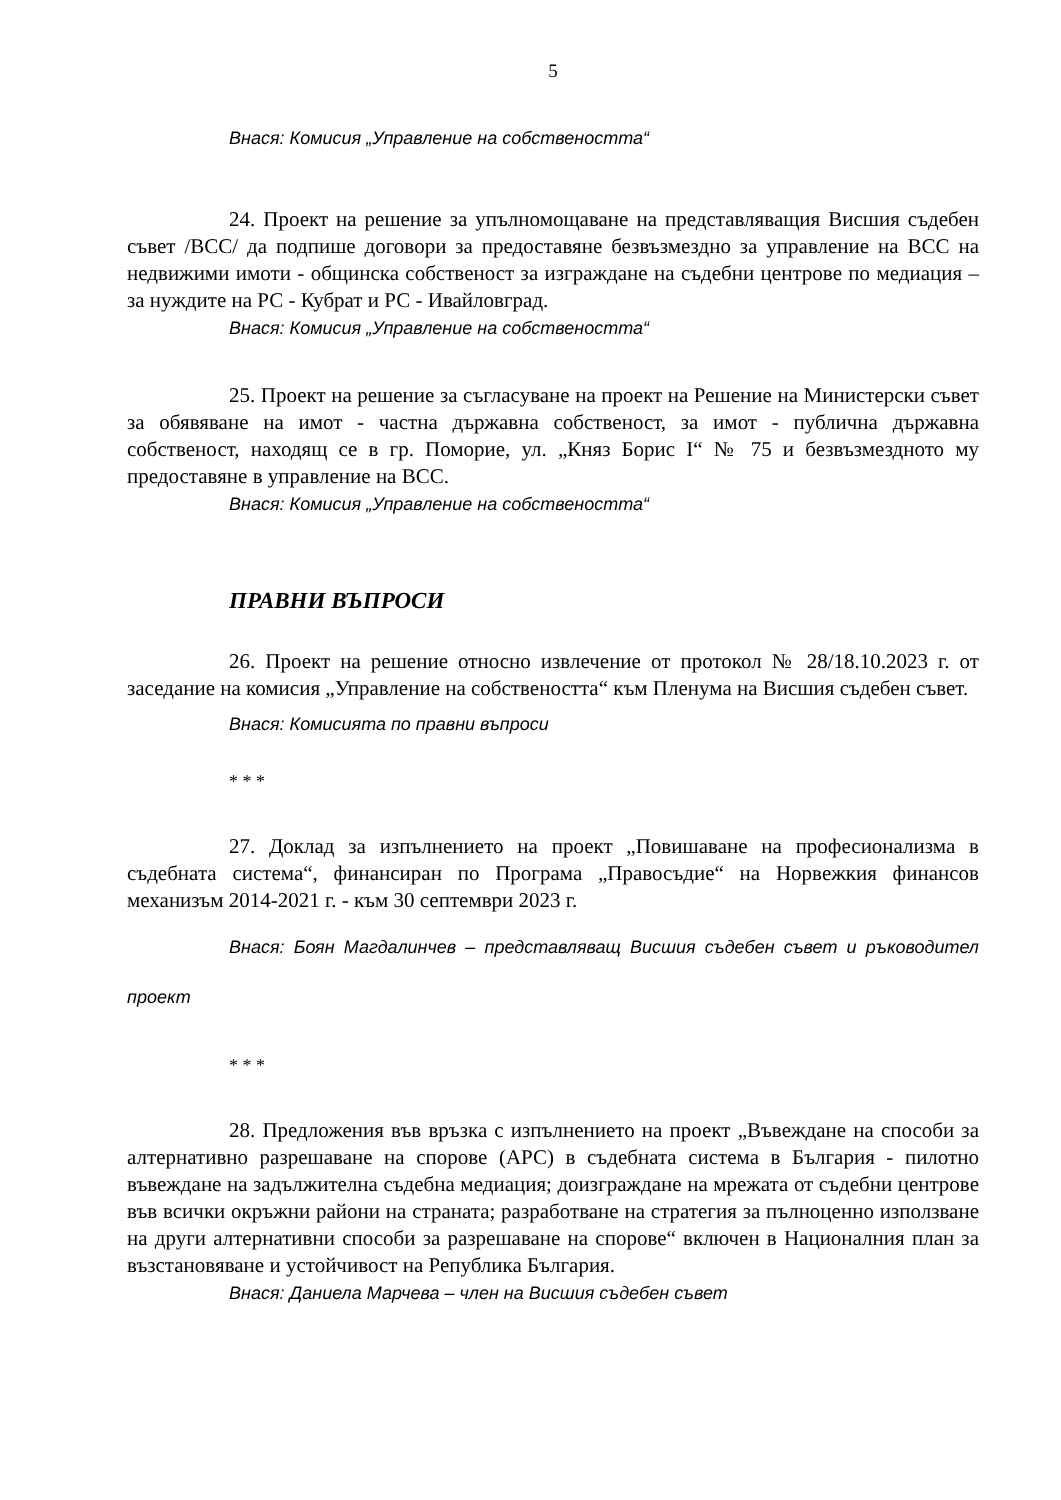5
Внася: Комисия „Управление на собствеността“
24. Проект на решение за упълномощаване на представляващия Висшия съдебен съвет /ВСС/ да подпише договори за предоставяне безвъзмездно за управление на ВСС на недвижими имоти - общинска собственост за изграждане на съдебни центрове по медиация – за нуждите на РС - Кубрат и РС - Ивайловград.
Внася: Комисия „Управление на собствеността“
25. Проект на решение за съгласуване на проект на Решение на Министерски съвет за обявяване на имот - частна държавна собственост, за имот - публична държавна собственост, находящ се в гр. Поморие, ул. „Княз Борис I“ № 75 и безвъзмездното му предоставяне в управление на ВСС.
Внася: Комисия „Управление на собствеността“
ПРАВНИ ВЪПРОСИ
26. Проект на решение относно извлечение от протокол № 28/18.10.2023 г. от заседание на комисия „Управление на собствеността“ към Пленума на Висшия съдебен съвет.
Внася: Комисията по правни въпроси
* * *
27. Доклад за изпълнението на проект „Повишаване на професионализма в съдебната система“, финансиран по Програма „Правосъдие“ на Норвежкия финансов механизъм 2014-2021 г. - към 30 септември 2023 г.
Внася: Боян Магдалинчев – представляващ Висшия съдебен съвет и ръководител проект
* * *
28. Предложения във връзка с изпълнението на проект „Въвеждане на способи за алтернативно разрешаване на спорове (АРС) в съдебната система в България - пилотно въвеждане на задължителна съдебна медиация; доизграждане на мрежата от съдебни центрове във всички окръжни райони на страната; разработване на стратегия за пълноценно използване на други алтернативни способи за разрешаване на спорове“ включен в Националния план за възстановяване и устойчивост на Република България.
Внася: Даниела Марчева – член на Висшия съдебен съвет